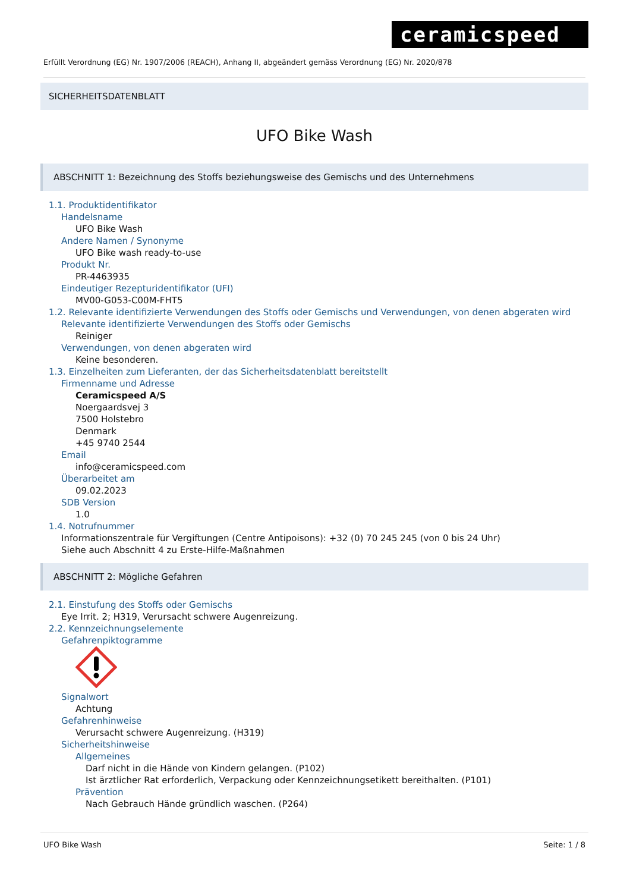ceramicspeed
Erfüllt Verordnung (EG) Nr. 1907/2006 (REACH), Anhang II, abgeändert gemäss Verordnung (EG) Nr. 2020/878
SICHERHEITSDATENBLATT
UFO Bike Wash
ABSCHNITT 1: Bezeichnung des Stoffs beziehungsweise des Gemischs und des Unternehmens
1.1. Produktidentifikator
Handelsname
UFO Bike Wash
Andere Namen / Synonyme
UFO Bike wash ready-to-use
Produkt Nr.
PR-4463935
Eindeutiger Rezepturidentifikator (UFI)
MV00-G053-C00M-FHT5
1.2. Relevante identifizierte Verwendungen des Stoffs oder Gemischs und Verwendungen, von denen abgeraten wird
Relevante identifizierte Verwendungen des Stoffs oder Gemischs
Reiniger
Verwendungen, von denen abgeraten wird
Keine besonderen.
1.3. Einzelheiten zum Lieferanten, der das Sicherheitsdatenblatt bereitstellt
Firmenname und Adresse
Ceramicspeed A/S
Noergaardsvej 3
7500 Holstebro
Denmark
+45 9740 2544
Email
info@ceramicspeed.com
Überarbeitet am
09.02.2023
SDB Version
1.0
1.4. Notrufnummer
Informationszentrale für Vergiftungen (Centre Antipoisons): +32 (0) 70 245 245 (von 0 bis 24 Uhr)
Siehe auch Abschnitt 4 zu Erste-Hilfe-Maßnahmen
ABSCHNITT 2: Mögliche Gefahren
2.1. Einstufung des Stoffs oder Gemischs
Eye Irrit. 2; H319, Verursacht schwere Augenreizung.
2.2. Kennzeichnungselemente
Gefahrenpiktogramme
Signalwort
Achtung
Gefahrenhinweise
Verursacht schwere Augenreizung. (H319)
Sicherheitshinweise
Allgemeines
Darf nicht in die Hände von Kindern gelangen. (P102)
Ist ärztlicher Rat erforderlich, Verpackung oder Kennzeichnungsetikett bereithalten. (P101)
Prävention
Nach Gebrauch Hände gründlich waschen. (P264)
UFO Bike Wash Seite: 1 / 8